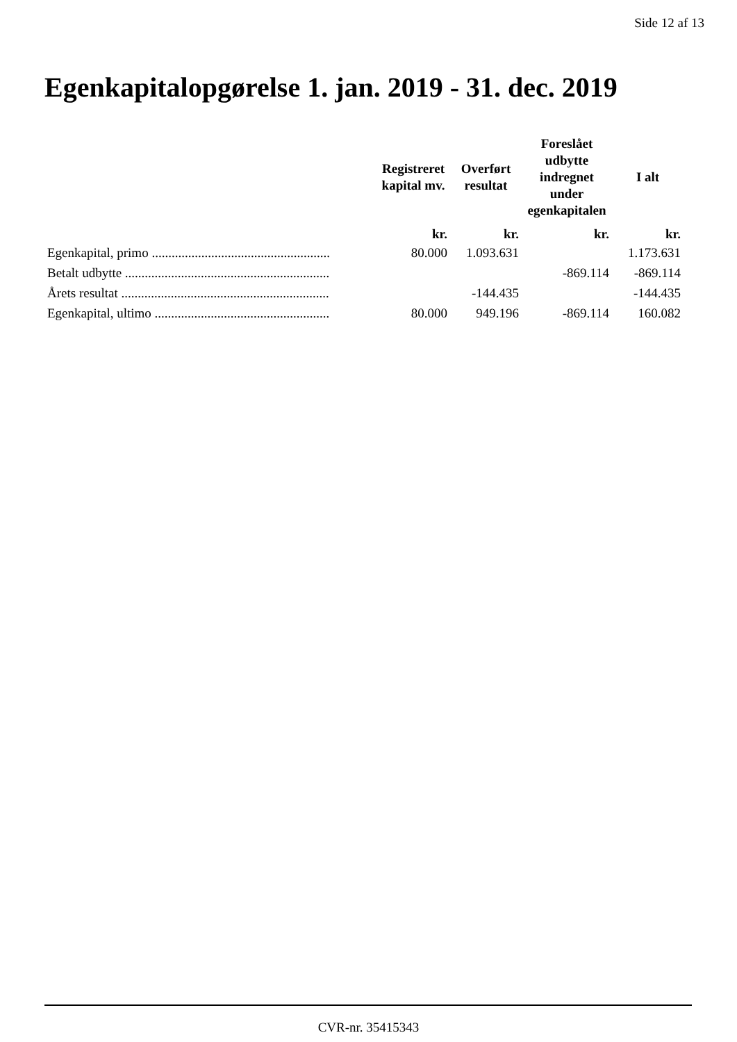Side 12 af 13
Egenkapitalopgørelse 1. jan. 2019 - 31. dec. 2019
| | Registreret kapital mv. | Overført resultat | Foreslået udbytte indregnet under egenkapitalen | I alt |
| --- | --- | --- | --- | --- |
| | kr. | kr. | kr. | kr. |
| Egenkapital, primo ...................................................... | 80.000 | 1.093.631 | | 1.173.631 |
| Betalt udbytte .............................................................. | | | -869.114 | -869.114 |
| Årets resultat ............................................................... | | -144.435 | | -144.435 |
| Egenkapital, ultimo ..................................................... | 80.000 | 949.196 | -869.114 | 160.082 |
CVR-nr. 35415343